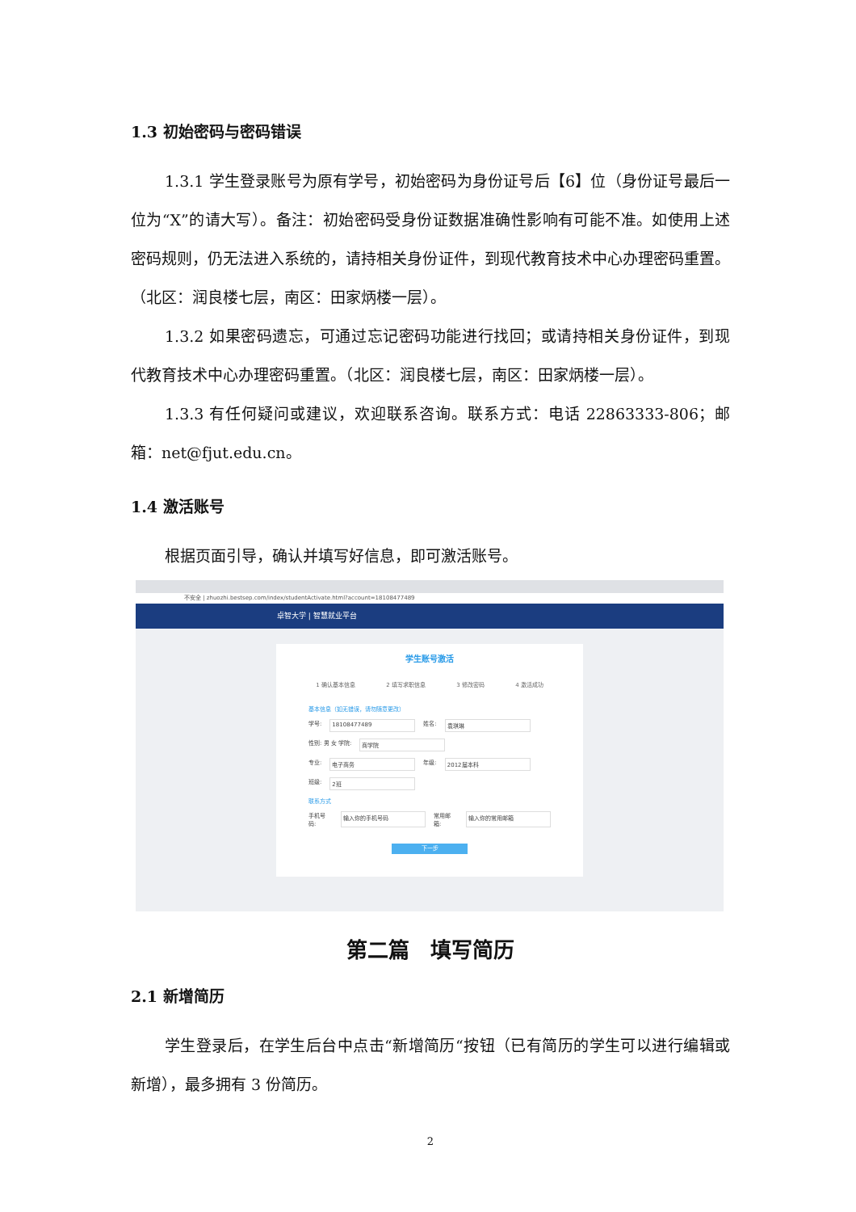1.3 初始密码与密码错误
1.3.1 学生登录账号为原有学号，初始密码为身份证号后【6】位（身份证号最后一位为“X”的请大写）。备注：初始密码受身份证数据准确性影响有可能不准。如使用上述密码规则，仍无法进入系统的，请持相关身份证件，到现代教育技术中心办理密码重置。（北区：润良楼七层，南区：田家炳楼一层）。
1.3.2 如果密码遗忘，可通过忘记密码功能进行找回；或请持相关身份证件，到现代教育技术中心办理密码重置。（北区：润良楼七层，南区：田家炳楼一层）。
1.3.3 有任何疑问或建议，欢迎联系咨询。联系方式：电话 22863333-806；邮箱：net@fjut.edu.cn。
1.4 激活账号
根据页面引导，确认并填写好信息，即可激活账号。
不安全 | zhuozhi.bestsep.com/index/studentActivate.html?account=18108477489
卓智大学 | 智慧就业平台
学生账号激活
1 确认基本信息 2 填写求职信息 3 修改密码 4 激活成功
基本信息（如无错误，请勿随意更改）
学号: 18108477489 姓名: 袁琪琳
性别: 男 女 学院: 商学院
专业: 电子商务 年级: 2012届本科
班级: 2班
联系方式
手机号码: 输入你的手机号码 常用邮箱: 输入你的常用邮箱
下一步
第二篇　填写简历
2.1 新增简历
学生登录后，在学生后台中点击“新增简历“按钮（已有简历的学生可以进行编辑或新增），最多拥有 3 份简历。
2